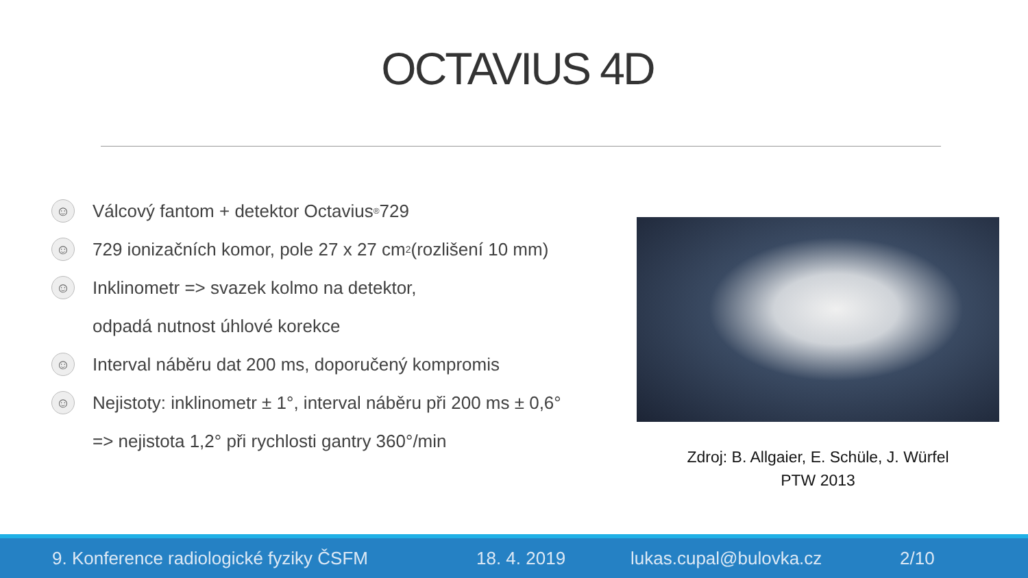OCTAVIUS 4D
☺
Válcový fantom + detektor Octavius<sup>®</sup> 729
☺
729 ionizačních komor, pole 27 x 27 cm<sup>2</sup> (rozlišení 10 mm)
☺
Inklinometr => svazek kolmo na detektor,
odpadá nutnost úhlové korekce
☺
Interval náběru dat 200 ms, doporučený kompromis
☺
Nejistoty: inklinometr ± 1°, interval náběru při 200 ms ± 0,6°
=> nejistota 1,2° při rychlosti gantry 360°/min
Zdroj: B. Allgaier, E. Schüle, J. Würfel
PTW 2013
9. Konference radiologické fyziky ČSFM 18. 4. 2019 lukas.cupal@bulovka.cz 2/10